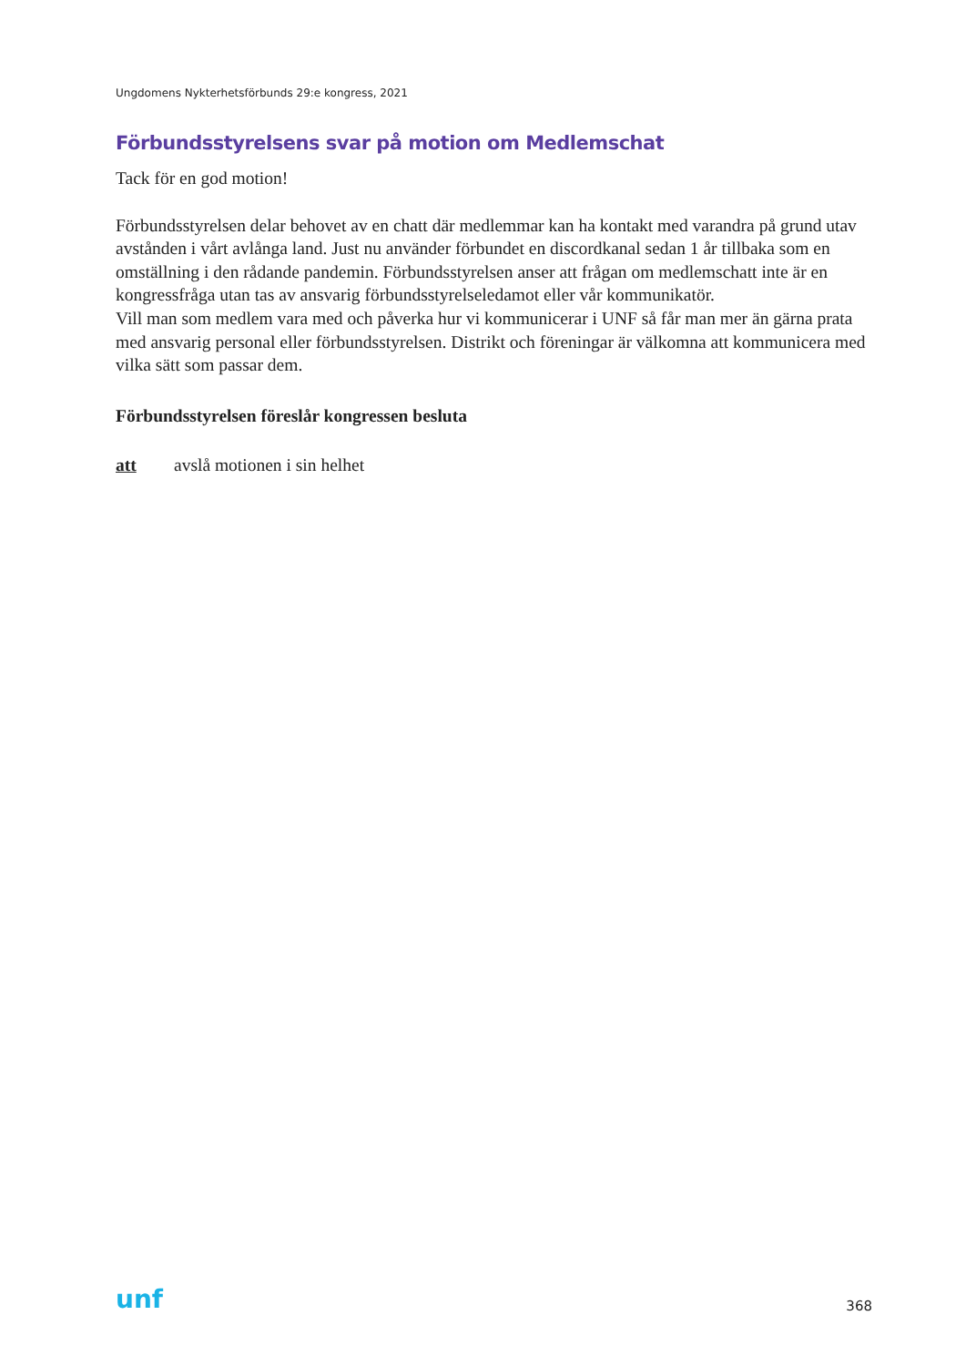Ungdomens Nykterhetsförbunds 29:e kongress, 2021
Förbundsstyrelsens svar på motion om Medlemschat
Tack för en god motion!
Förbundsstyrelsen delar behovet av en chatt där medlemmar kan ha kontakt med varandra på grund utav avstånden i vårt avlånga land. Just nu använder förbundet en discordkanal sedan 1 år tillbaka som en omställning i den rådande pandemin. Förbundsstyrelsen anser att frågan om medlemschatt inte är en kongressfråga utan tas av ansvarig förbundsstyrelseledamot eller vår kommunikatör.
Vill man som medlem vara med och påverka hur vi kommunicerar i UNF så får man mer än gärna prata med ansvarig personal eller förbundsstyrelsen. Distrikt och föreningar är välkomna att kommunicera med vilka sätt som passar dem.
Förbundsstyrelsen föreslår kongressen besluta
att avslå motionen i sin helhet
unf 368